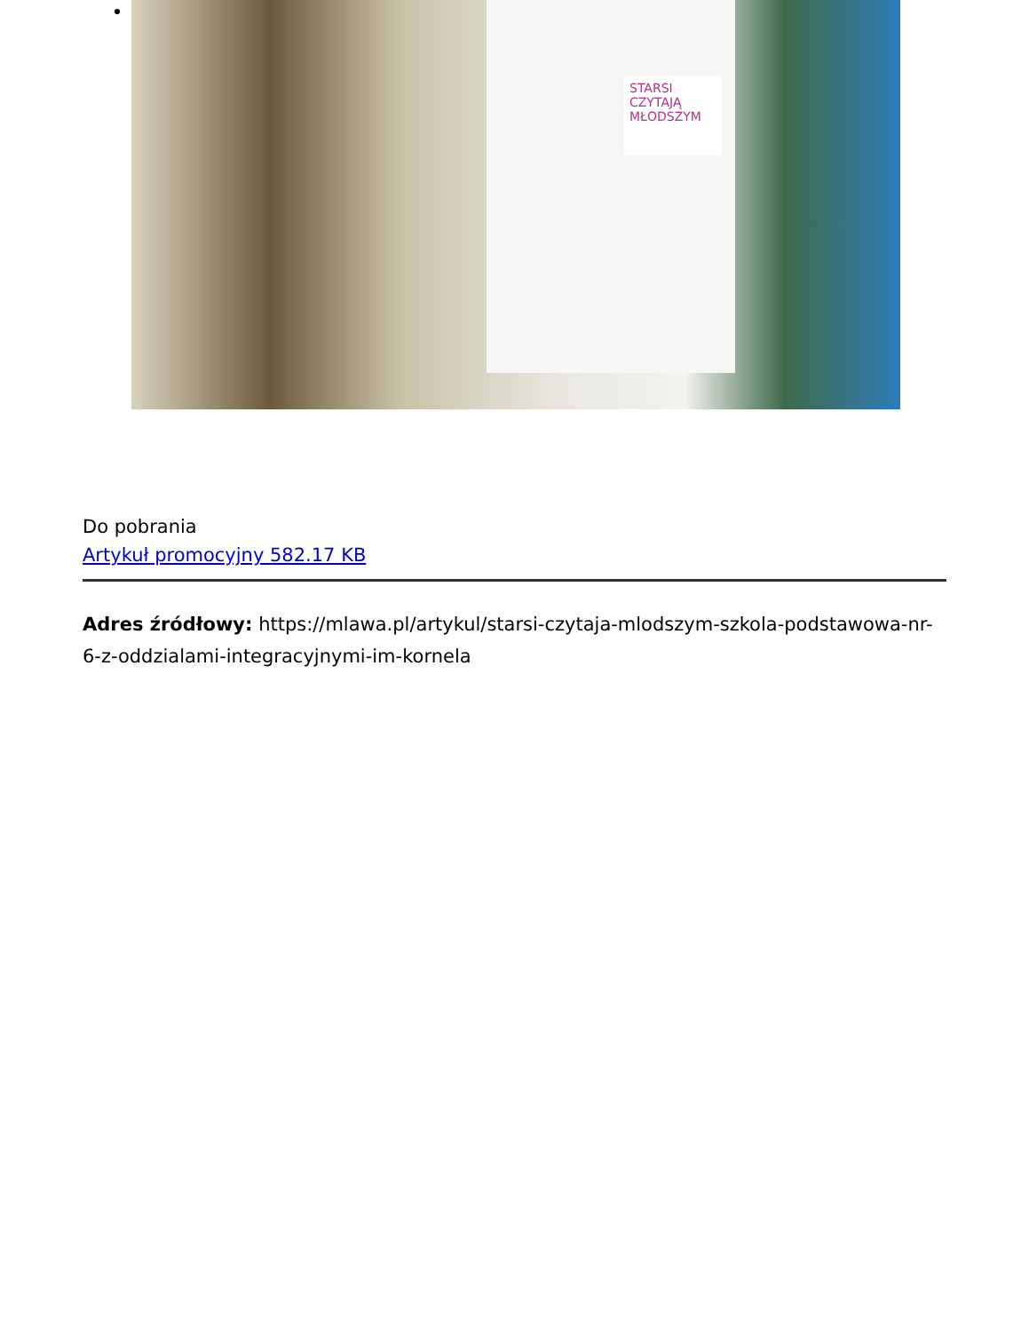STARSI CZYTAJĄ MŁODSZYM
Do pobrania
Artykuł promocyjny 582.17 KB
Adres źródłowy: https://mlawa.pl/artykul/starsi-czytaja-mlodszym-szkola-podstawowa-nr-6-z-oddzialami-integracyjnymi-im-kornela